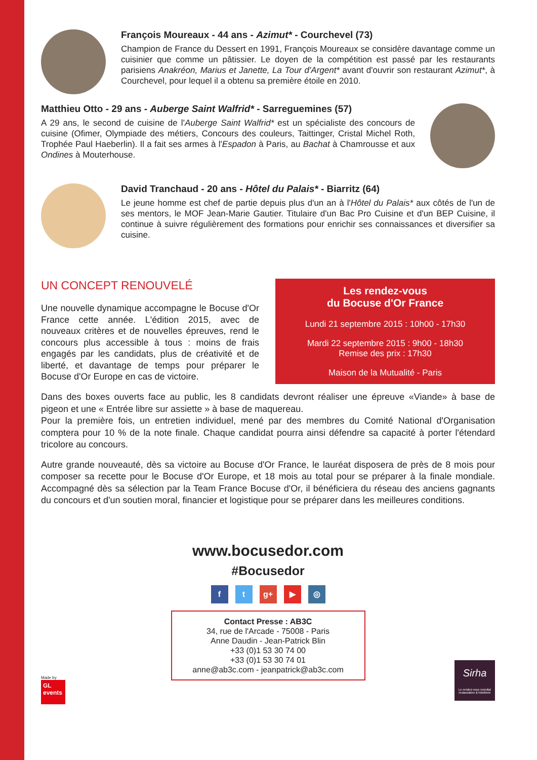François Moureaux - 44 ans - Azimut* - Courchevel (73)
Champion de France du Dessert en 1991, François Moureaux se considère davantage comme un cuisinier que comme un pâtissier. Le doyen de la compétition est passé par les restaurants parisiens Anakréon, Marius et Janette, La Tour d'Argent* avant d'ouvrir son restaurant Azimut*, à Courchevel, pour lequel il a obtenu sa première étoile en 2010.
Matthieu Otto - 29 ans - Auberge Saint Walfrid* - Sarreguemines (57)
A 29 ans, le second de cuisine de l'Auberge Saint Walfrid* est un spécialiste des concours de cuisine (Ofimer, Olympiade des métiers, Concours des couleurs, Taittinger, Cristal Michel Roth, Trophée Paul Haeberlin). Il a fait ses armes à l'Espadon à Paris, au Bachat à Chamrousse et aux Ondines à Mouterhouse.
David Tranchaud - 20 ans - Hôtel du Palais* - Biarritz (64)
Le jeune homme est chef de partie depuis plus d'un an à l'Hôtel du Palais* aux côtés de l'un de ses mentors, le MOF Jean-Marie Gautier. Titulaire d'un Bac Pro Cuisine et d'un BEP Cuisine, il continue à suivre régulièrement des formations pour enrichir ses connaissances et diversifier sa cuisine.
UN CONCEPT RENOUVELÉ
Une nouvelle dynamique accompagne le Bocuse d'Or France cette année. L'édition 2015, avec de nouveaux critères et de nouvelles épreuves, rend le concours plus accessible à tous : moins de frais engagés par les candidats, plus de créativité et de liberté, et davantage de temps pour préparer le Bocuse d'Or Europe en cas de victoire.
Les rendez-vous
du Bocuse d'Or France
Lundi 21 septembre 2015 : 10h00 - 17h30
Mardi 22 septembre 2015 : 9h00 - 18h30
Remise des prix : 17h30
Maison de la Mutualité - Paris
Dans des boxes ouverts face au public, les 8 candidats devront réaliser une épreuve «Viande» à base de pigeon et une « Entrée libre sur assiette » à base de maquereau.
Pour la première fois, un entretien individuel, mené par des membres du Comité National d'Organisation comptera pour 10 % de la note finale. Chaque candidat pourra ainsi défendre sa capacité à porter l'étendard tricolore au concours.
Autre grande nouveauté, dès sa victoire au Bocuse d'Or France, le lauréat disposera de près de 8 mois pour composer sa recette pour le Bocuse d'Or Europe, et 18 mois au total pour se préparer à la finale mondiale. Accompagné dès sa sélection par la Team France Bocuse d'Or, il bénéficiera du réseau des anciens gagnants du concours et d'un soutien moral, financier et logistique pour se préparer dans les meilleures conditions.
www.bocusedor.com
#Bocusedor
f t g+ ▶ ◎
Contact Presse : AB3C
34, rue de l'Arcade - 75008 - Paris
Anne Daudin - Jean-Patrick Blin
+33 (0)1 53 30 74 00
+33 (0)1 53 30 74 01
anne@ab3c.com - jeanpatrick@ab3c.com
Made by
GL events
Sirha
Le rendez-vous mondial restauration & hôtellerie